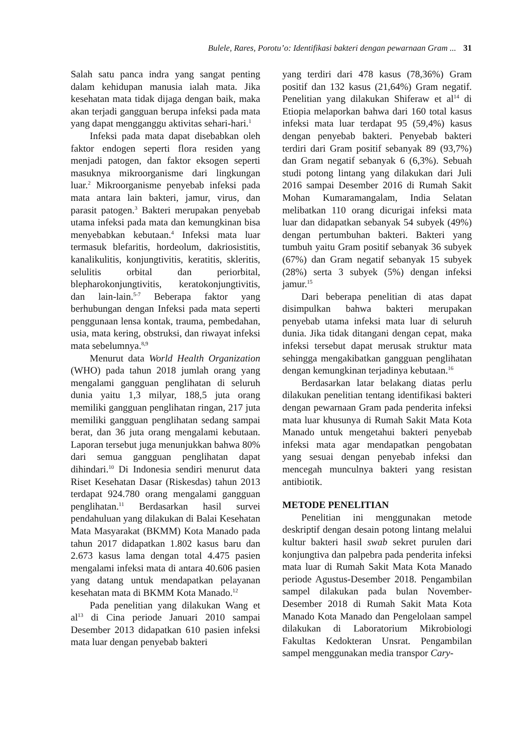Bulele, Rares, Porotu’o: Identifikasi bakteri dengan pewarnaan Gram ... 31
Salah satu panca indra yang sangat penting dalam kehidupan manusia ialah mata. Jika kesehatan mata tidak dijaga dengan baik, maka akan terjadi gangguan berupa infeksi pada mata yang dapat mengganggu aktivitas sehari-hari.<sup>1</sup>
Infeksi pada mata dapat disebabkan oleh faktor endogen seperti flora residen yang menjadi patogen, dan faktor eksogen seperti masuknya mikroorganisme dari lingkungan luar.<sup>2</sup> Mikroorganisme penyebab infeksi pada mata antara lain bakteri, jamur, virus, dan parasit patogen.<sup>3</sup> Bakteri merupakan penyebab utama infeksi pada mata dan kemungkinan bisa menyebabkan kebutaan.<sup>4</sup> Infeksi mata luar termasuk blefaritis, hordeolum, dakriosistitis, kanalikulitis, konjungtivitis, keratitis, skleritis, selulitis orbital dan periorbital, blepharokonjungtivitis, keratokonjungtivitis, dan lain-lain.<sup>5-7</sup> Beberapa faktor yang berhubungan dengan Infeksi pada mata seperti penggunaan lensa kontak, trauma, pembedahan, usia, mata kering, obstruksi, dan riwayat infeksi mata sebelumnya.<sup>8,9</sup>
Menurut data World Health Organization (WHO) pada tahun 2018 jumlah orang yang mengalami gangguan penglihatan di seluruh dunia yaitu 1,3 milyar, 188,5 juta orang memiliki gangguan penglihatan ringan, 217 juta memiliki gangguan penglihatan sedang sampai berat, dan 36 juta orang mengalami kebutaan. Laporan tersebut juga menunjukkan bahwa 80% dari semua gangguan penglihatan dapat dihindari.<sup>10</sup> Di Indonesia sendiri menurut data Riset Kesehatan Dasar (Riskesdas) tahun 2013 terdapat 924.780 orang mengalami gangguan penglihatan.<sup>11</sup> Berdasarkan hasil survei pendahuluan yang dilakukan di Balai Kesehatan Mata Masyarakat (BKMM) Kota Manado pada tahun 2017 didapatkan 1.802 kasus baru dan 2.673 kasus lama dengan total 4.475 pasien mengalami infeksi mata di antara 40.606 pasien yang datang untuk mendapatkan pelayanan kesehatan mata di BKMM Kota Manado.<sup>12</sup>
Pada penelitian yang dilakukan Wang et al<sup>13</sup> di Cina periode Januari 2010 sampai Desember 2013 didapatkan 610 pasien infeksi mata luar dengan penyebab bakteri
yang terdiri dari 478 kasus (78,36%) Gram positif dan 132 kasus (21,64%) Gram negatif. Penelitian yang dilakukan Shiferaw et al<sup>14</sup> di Etiopia melaporkan bahwa dari 160 total kasus infeksi mata luar terdapat 95 (59,4%) kasus dengan penyebab bakteri. Penyebab bakteri terdiri dari Gram positif sebanyak 89 (93,7%) dan Gram negatif sebanyak 6 (6,3%). Sebuah studi potong lintang yang dilakukan dari Juli 2016 sampai Desember 2016 di Rumah Sakit Mohan Kumaramangalam, India Selatan melibatkan 110 orang dicurigai infeksi mata luar dan didapatkan sebanyak 54 subyek (49%) dengan pertumbuhan bakteri. Bakteri yang tumbuh yaitu Gram positif sebanyak 36 subyek (67%) dan Gram negatif sebanyak 15 subyek (28%) serta 3 subyek (5%) dengan infeksi jamur.<sup>15</sup>
Dari beberapa penelitian di atas dapat disimpulkan bahwa bakteri merupakan penyebab utama infeksi mata luar di seluruh dunia. Jika tidak ditangani dengan cepat, maka infeksi tersebut dapat merusak struktur mata sehingga mengakibatkan gangguan penglihatan dengan kemungkinan terjadinya kebutaan.<sup>16</sup>
Berdasarkan latar belakang diatas perlu dilakukan penelitian tentang identifikasi bakteri dengan pewarnaan Gram pada penderita infeksi mata luar khusunya di Rumah Sakit Mata Kota Manado untuk mengetahui bakteri penyebab infeksi mata agar mendapatkan pengobatan yang sesuai dengan penyebab infeksi dan mencegah munculnya bakteri yang resistan antibiotik.
METODE PENELITIAN
Penelitian ini menggunakan metode deskriptif dengan desain potong lintang melalui kultur bakteri hasil swab sekret purulen dari konjungtiva dan palpebra pada penderita infeksi mata luar di Rumah Sakit Mata Kota Manado periode Agustus-Desember 2018. Pengambilan sampel dilakukan pada bulan November-Desember 2018 di Rumah Sakit Mata Kota Manado Kota Manado dan Pengelolaan sampel dilakukan di Laboratorium Mikrobiologi Fakultas Kedokteran Unsrat. Pengambilan sampel menggunakan media transpor Cary-